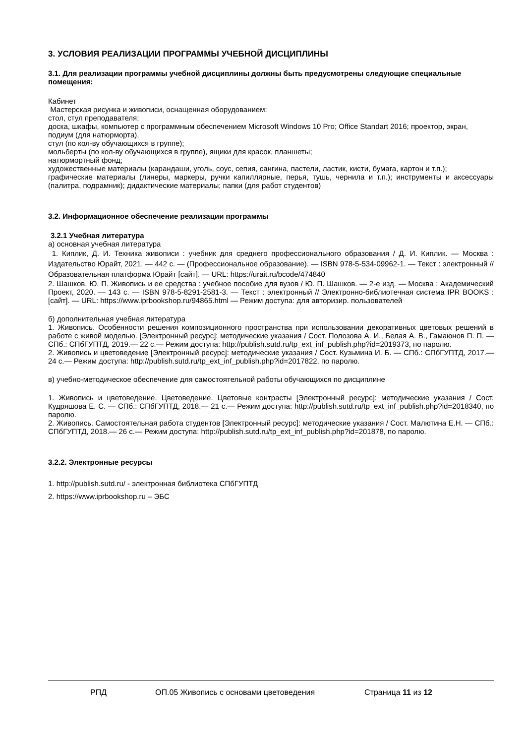3. УСЛОВИЯ РЕАЛИЗАЦИИ ПРОГРАММЫ УЧЕБНОЙ ДИСЦИПЛИНЫ
3.1. Для реализации программы учебной дисциплины должны быть предусмотрены следующие специальные помещения:
Кабинет
Мастерская рисунка и живописи, оснащенная оборудованием:
стол, стул преподавателя;
доска, шкафы, компьютер с программным обеспечением Microsoft Windows 10 Pro; Office Standart 2016; проектор, экран,
подиум (для натюрморта),
стул (по кол-ву обучающихся в группе);
мольберты (по кол-ву обучающихся в группе), ящики для красок, планшеты;
натюрмортный фонд;
художественные материалы (карандаши, уголь, соус, сепия, сангина, пастели, ластик, кисти, бумага, картон и т.п.);
графические материалы (линеры, маркеры, ручки капиллярные, перья, тушь, чернила и т.п.); инструменты и аксессуары (палитра, подрамник); дидактические материалы; папки (для работ студентов)
3.2. Информационное обеспечение реализации программы
3.2.1 Учебная литература
а) основная учебная литература
1. Киплик, Д. И. Техника живописи : учебник для среднего профессионального образования / Д. И. Киплик. — Москва : Издательство Юрайт, 2021. — 442 с. — (Профессиональное образование). — ISBN 978-5-534-09962-1. — Текст : электронный // Образовательная платформа Юрайт [сайт]. — URL: https://urait.ru/bcode/474840
2. Шашков, Ю. П. Живопись и ее средства : учебное пособие для вузов / Ю. П. Шашков. — 2-е изд. — Москва : Академический Проект, 2020. — 143 c. — ISBN 978-5-8291-2581-3. — Текст : электронный // Электронно-библиотечная система IPR BOOKS : [сайт]. — URL: https://www.iprbookshop.ru/94865.html — Режим доступа: для авторизир. пользователей
б) дополнительная учебная литература
1. Живопись. Особенности решения композиционного пространства при использовании декоративных цветовых решений в работе с живой моделью. [Электронный ресурс]: методические указания / Сост. Полозова А. И., Белая А. В., Гамаюнов П. П. — СПб.: СПбГУПТД, 2019.— 22 с.— Режим доступа: http://publish.sutd.ru/tp_ext_inf_publish.php?id=2019373, по паролю.
2. Живопись и цветоведение [Электронный ресурс]: методические указания / Сост. Кузьмина И. Б. — СПб.: СПбГУПТД, 2017.— 24 с.— Режим доступа: http://publish.sutd.ru/tp_ext_inf_publish.php?id=2017822, по паролю.
в) учебно-методическое обеспечение для самостоятельной работы обучающихся по дисциплине
1. Живопись и цветоведение. Цветоведение. Цветовые контрасты [Электронный ресурс]: методические указания / Сост. Кудряшова Е. С. — СПб.: СПбГУПТД, 2018.— 21 с.— Режим доступа: http://publish.sutd.ru/tp_ext_inf_publish.php?id=2018340, по паролю.
2. Живопись. Самостоятельная работа студентов [Электронный ресурс]: методические указания / Сост. Малютина Е.Н. — СПб.: СПбГУПТД, 2018.— 26 с.— Режим доступа: http://publish.sutd.ru/tp_ext_inf_publish.php?id=201878, по паролю.
3.2.2. Электронные ресурсы
1. http://publish.sutd.ru/ - электронная библиотека СПбГУПТД
2. https://www.iprbookshop.ru – ЭБС
РПД ОП.05 Живопись с основами цветоведения Страница 11 из 12